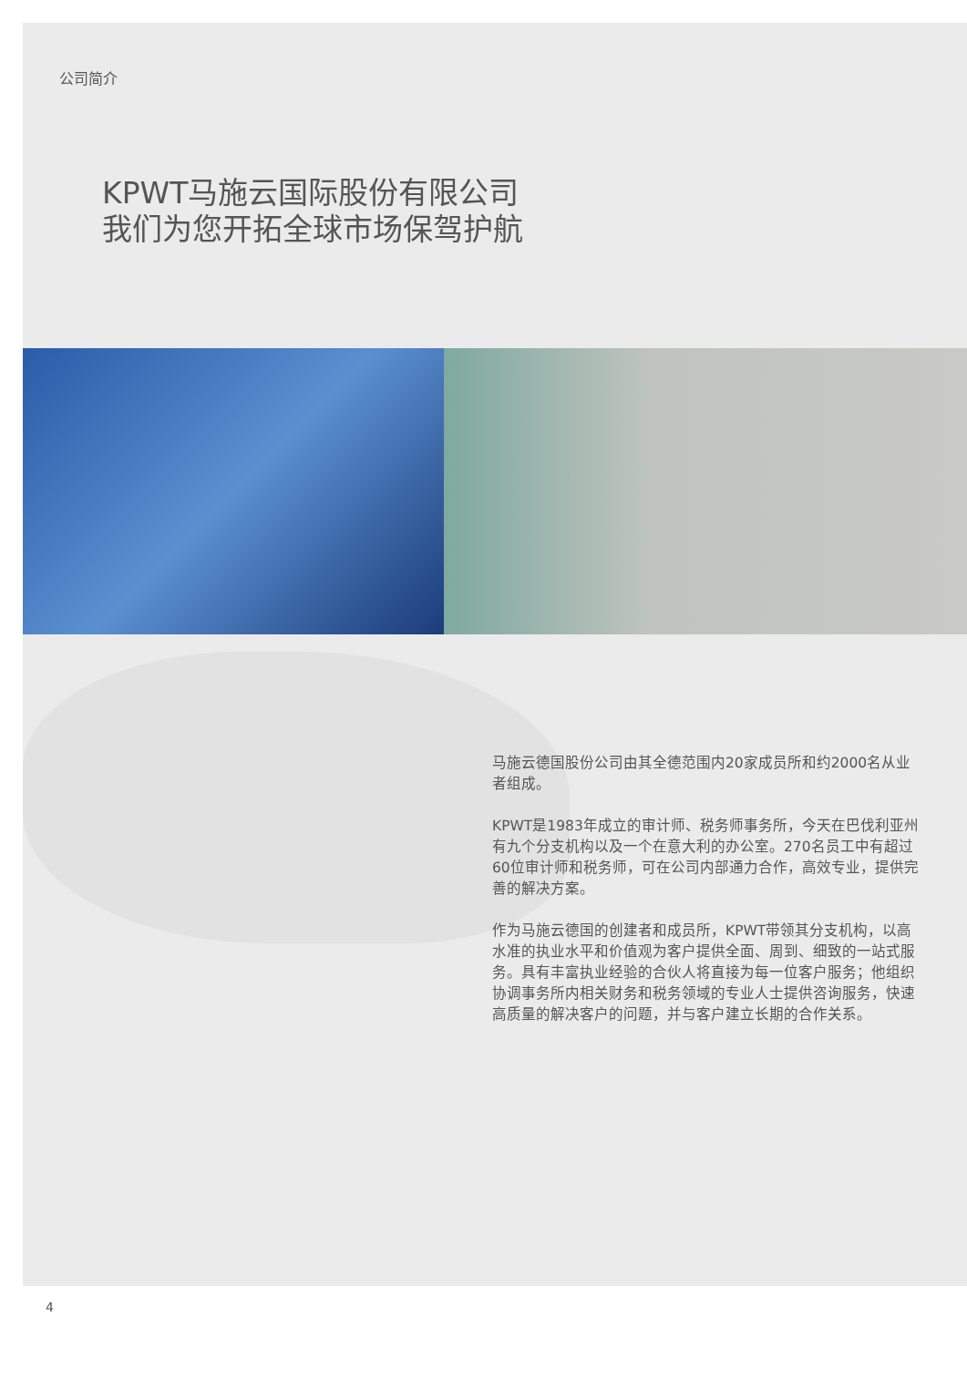公司简介
KPWT马施云国际股份有限公司
我们为您开拓全球市场保驾护航
马施云德国股份公司由其全德范围内20家成员所和约2000名从业者组成。
KPWT是1983年成立的审计师、税务师事务所，今天在巴伐利亚州有九个分支机构以及一个在意大利的办公室。270名员工中有超过60位审计师和税务师，可在公司内部通力合作，高效专业，提供完善的解决方案。
作为马施云德国的创建者和成员所，KPWT带领其分支机构，以高水准的执业水平和价值观为客户提供全面、周到、细致的一站式服务。具有丰富执业经验的合伙人将直接为每一位客户服务；他组织协调事务所内相关财务和税务领域的专业人士提供咨询服务，快速高质量的解决客户的问题，并与客户建立长期的合作关系。
4